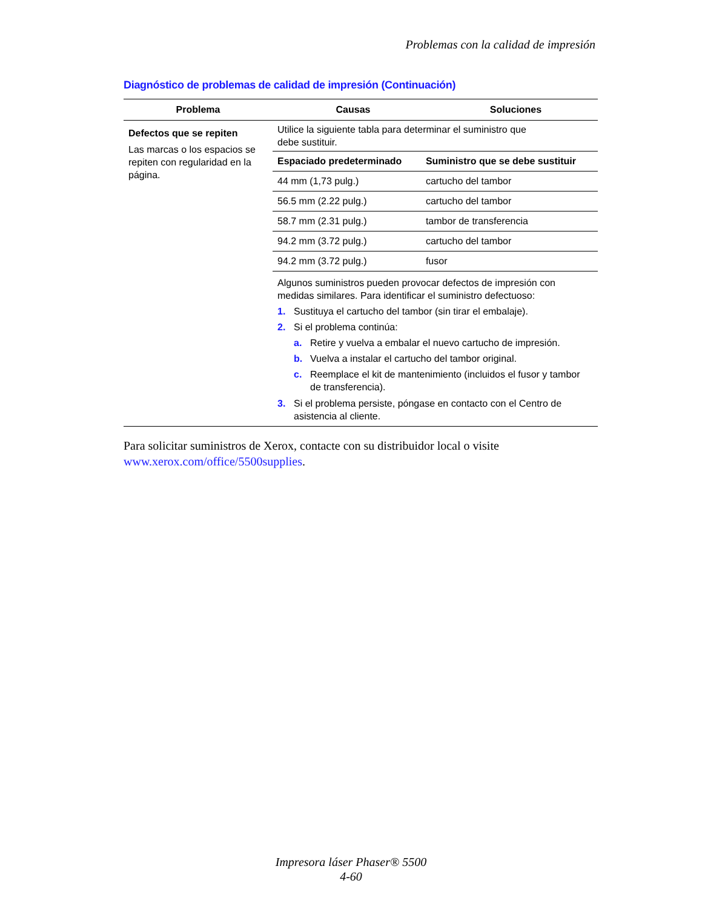Problemas con la calidad de impresión
Diagnóstico de problemas de calidad de impresión (Continuación)
| Problema | Causas | Soluciones |
| --- | --- | --- |
| Defectos que se repiten Las marcas o los espacios se repiten con regularidad en la página. | Utilice la siguiente tabla para determinar el suministro que debe sustituir. / Espaciado predeterminado / Suministro que se debe sustituir / / --- / --- / / 44 mm (1,73 pulg.) / cartucho del tambor / / 56.5 mm (2.22 pulg.) / cartucho del tambor / / 58.7 mm (2.31 pulg.) / tambor de transferencia / / 94.2 mm (3.72 pulg.) / cartucho del tambor / / 94.2 mm (3.72 pulg.) / fusor / Algunos suministros pueden provocar defectos de impresión con medidas similares. Para identificar el suministro defectuoso: 1. Sustituya el cartucho del tambor (sin tirar el embalaje). 2. Si el problema continúa: a. Retire y vuelva a embalar el nuevo cartucho de impresión. b. Vuelva a instalar el cartucho del tambor original. c. Reemplace el kit de mantenimiento (incluidos el fusor y tambor de transferencia). 3. Si el problema persiste, póngase en contacto con el Centro de asistencia al cliente. | |
Para solicitar suministros de Xerox, contacte con su distribuidor local o visite
www.xerox.com/office/5500supplies.
Impresora láser Phaser® 5500
4-60